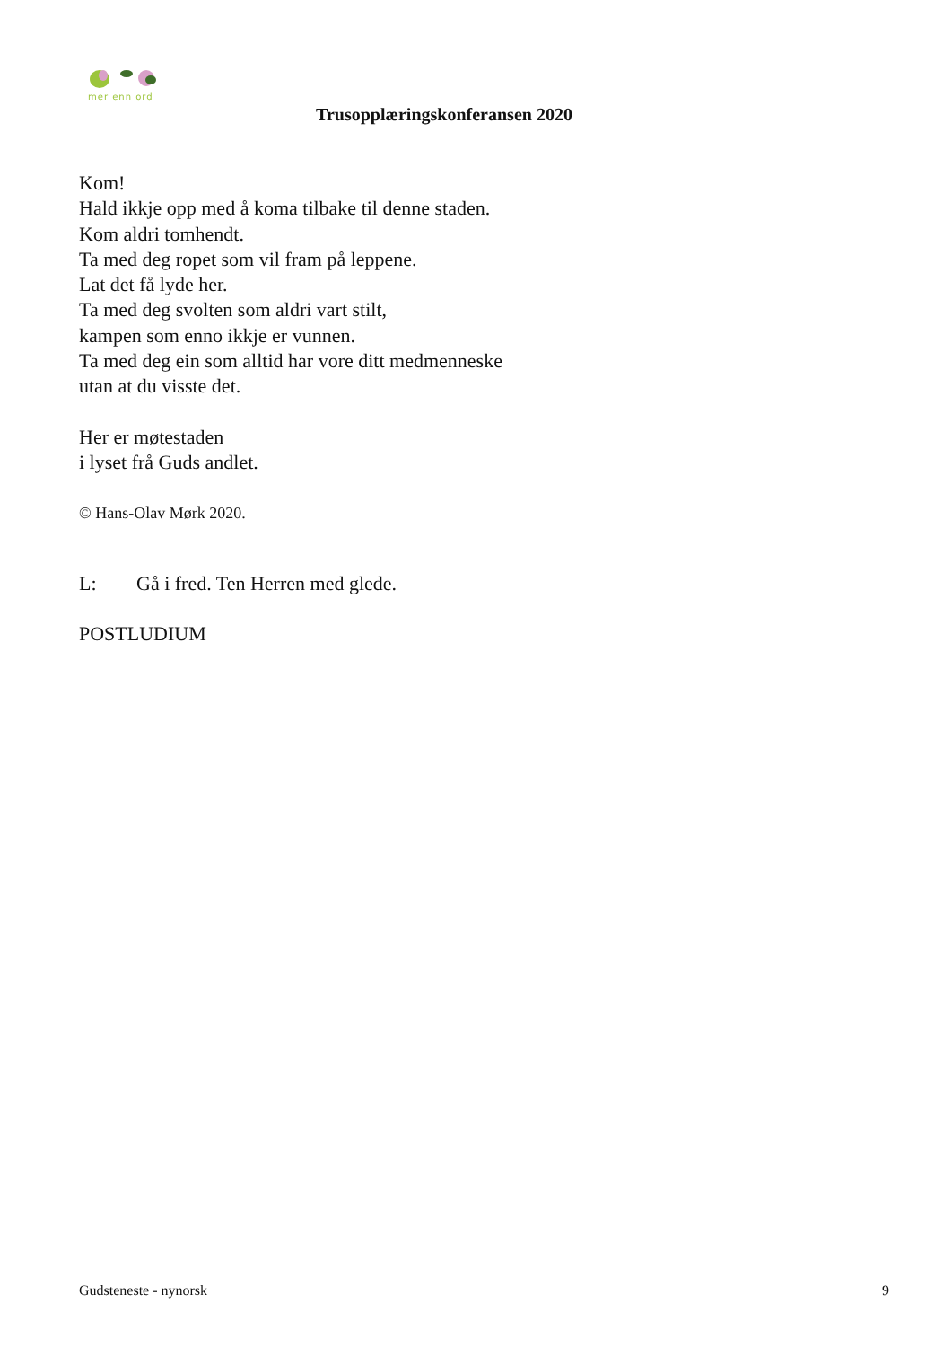mer enn ord
Trusopplæringskonferansen 2020
Kom!
Hald ikkje opp med å koma tilbake til denne staden.
Kom aldri tomhendt.
Ta med deg ropet som vil fram på leppene.
Lat det få lyde her.
Ta med deg svolten som aldri vart stilt,
kampen som enno ikkje er vunnen.
Ta med deg ein som alltid har vore ditt medmenneske
utan at du visste det.
Her er møtestaden
i lyset frå Guds andlet.
© Hans-Olav Mørk 2020.
L: Gå i fred. Ten Herren med glede.
POSTLUDIUM
Gudsteneste - nynorsk 9